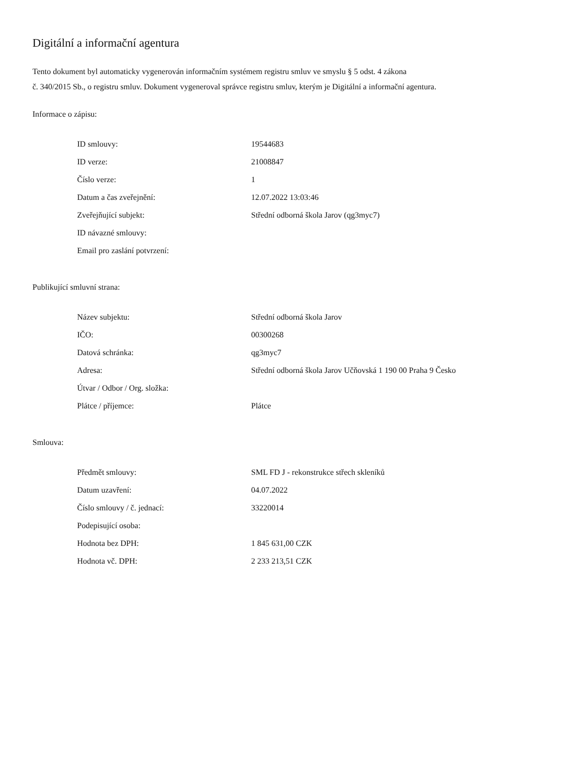Digitální a informační agentura
Tento dokument byl automaticky vygenerován informačním systémem registru smluv ve smyslu § 5 odst. 4 zákona
č. 340/2015 Sb., o registru smluv. Dokument vygeneroval správce registru smluv, kterým je Digitální a informační agentura.
Informace o zápisu:
| ID smlouvy: | 19544683 |
| ID verze: | 21008847 |
| Číslo verze: | 1 |
| Datum a čas zveřejnění: | 12.07.2022 13:03:46 |
| Zveřejňující subjekt: | Střední odborná škola Jarov (qg3myc7) |
| ID návazné smlouvy: | |
| Email pro zaslání potvrzení: | |
Publikující smluvní strana:
| Název subjektu: | Střední odborná škola Jarov |
| IČO: | 00300268 |
| Datová schránka: | qg3myc7 |
| Adresa: | Střední odborná škola Jarov Učňovská 1 190 00 Praha 9 Česko |
| Útvar / Odbor / Org. složka: | |
| Plátce / příjemce: | Plátce |
Smlouva:
| Předmět smlouvy: | SML FD J - rekonstrukce střech skleníků |
| Datum uzavření: | 04.07.2022 |
| Číslo smlouvy / č. jednací: | 33220014 |
| Podepisující osoba: | |
| Hodnota bez DPH: | 1 845 631,00 CZK |
| Hodnota vč. DPH: | 2 233 213,51 CZK |